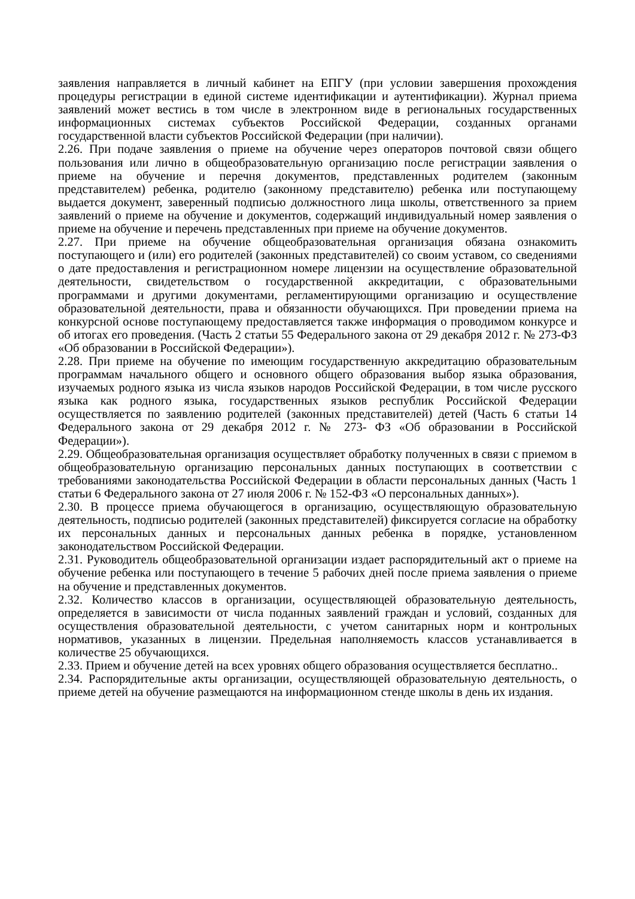заявления направляется в личный кабинет на ЕПГУ (при условии завершения прохождения процедуры регистрации в единой системе идентификации и аутентификации). Журнал приема заявлений может вестись в том числе в электронном виде в региональных государственных информационных системах субъектов Российской Федерации, созданных органами государственной власти субъектов Российской Федерации (при наличии).
2.26. При подаче заявления о приеме на обучение через операторов почтовой связи общего пользования или лично в общеобразовательную организацию после регистрации заявления о приеме на обучение и перечня документов, представленных родителем (законным представителем) ребенка, родителю (законному представителю) ребенка или поступающему выдается документ, заверенный подписью должностного лица школы, ответственного за прием заявлений о приеме на обучение и документов, содержащий индивидуальный номер заявления о приеме на обучение и перечень представленных при приеме на обучение документов.
2.27. При приеме на обучение общеобразовательная организация обязана ознакомить поступающего и (или) его родителей (законных представителей) со своим уставом, со сведениями о дате предоставления и регистрационном номере лицензии на осуществление образовательной деятельности, свидетельством о государственной аккредитации, с образовательными программами и другими документами, регламентирующими организацию и осуществление образовательной деятельности, права и обязанности обучающихся. При проведении приема на конкурсной основе поступающему предоставляется также информация о проводимом конкурсе и об итогах его проведения. (Часть 2 статьи 55 Федерального закона от 29 декабря 2012 г. № 273-ФЗ «Об образовании в Российской Федерации»).
2.28. При приеме на обучение по имеющим государственную аккредитацию образовательным программам начального общего и основного общего образования выбор языка образования, изучаемых родного языка из числа языков народов Российской Федерации, в том числе русского языка как родного языка, государственных языков республик Российской Федерации осуществляется по заявлению родителей (законных представителей) детей (Часть 6 статьи 14 Федерального закона от 29 декабря 2012 г. № 273- ФЗ «Об образовании в Российской Федерации»).
2.29. Общеобразовательная организация осуществляет обработку полученных в связи с приемом в общеобразовательную организацию персональных данных поступающих в соответствии с требованиями законодательства Российской Федерации в области персональных данных (Часть 1 статьи 6 Федерального закона от 27 июля 2006 г. № 152-ФЗ «О персональных данных»).
2.30. В процессе приема обучающегося в организацию, осуществляющую образовательную деятельность, подписью родителей (законных представителей) фиксируется согласие на обработку их персональных данных и персональных данных ребенка в порядке, установленном законодательством Российской Федерации.
2.31. Руководитель общеобразовательной организации издает распорядительный акт о приеме на обучение ребенка или поступающего в течение 5 рабочих дней после приема заявления о приеме на обучение и представленных документов.
2.32. Количество классов в организации, осуществляющей образовательную деятельность, определяется в зависимости от числа поданных заявлений граждан и условий, созданных для осуществления образовательной деятельности, с учетом санитарных норм и контрольных нормативов, указанных в лицензии. Предельная наполняемость классов устанавливается в количестве 25 обучающихся.
2.33. Прием и обучение детей на всех уровнях общего образования осуществляется бесплатно..
2.34. Распорядительные акты организации, осуществляющей образовательную деятельность, о приеме детей на обучение размещаются на информационном стенде школы в день их издания.